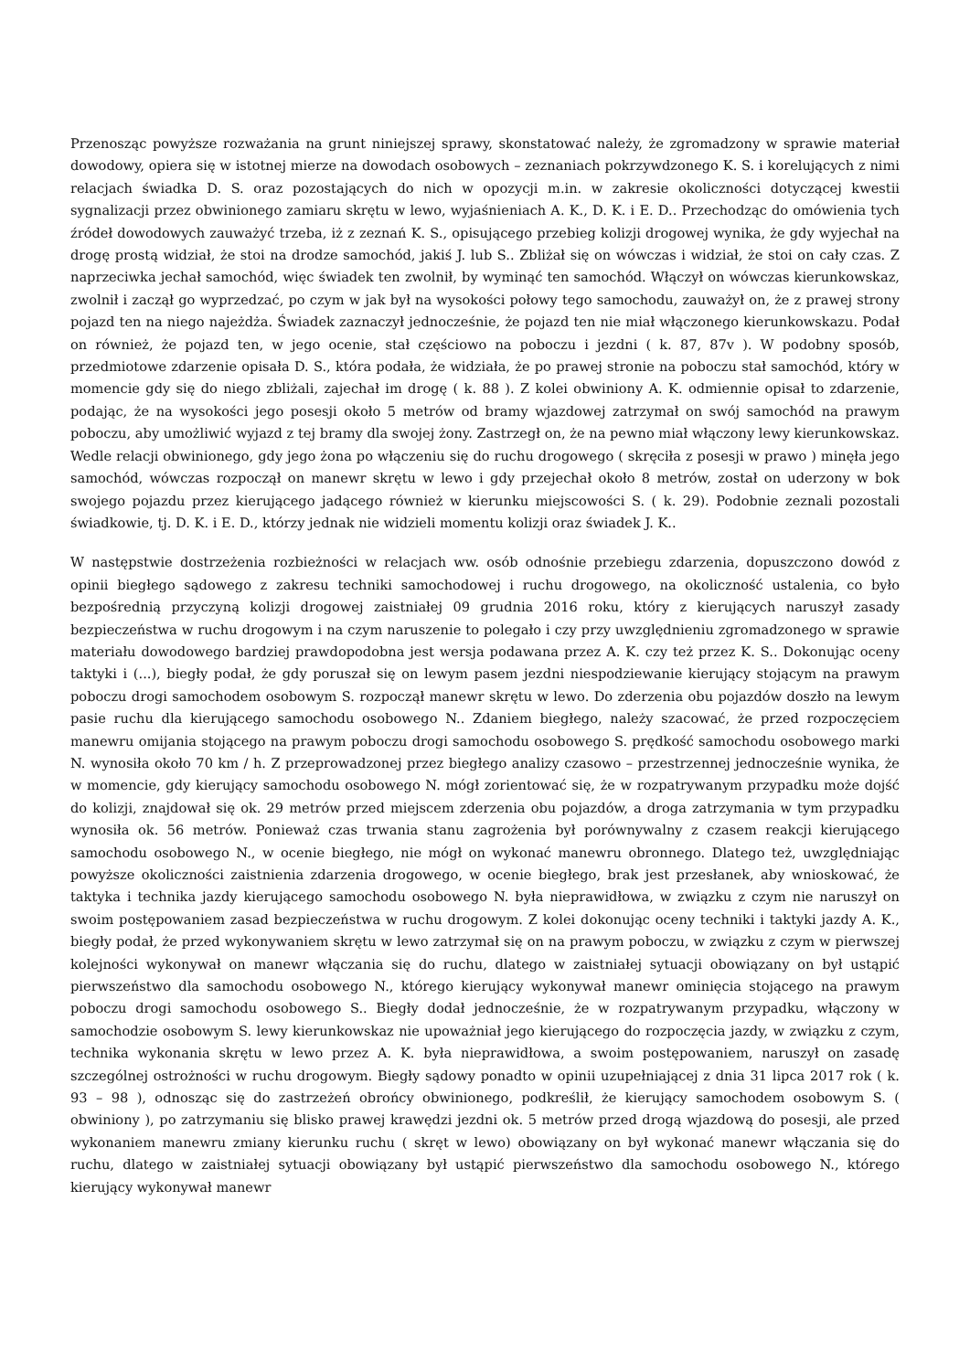Przenosząc powyższe rozważania na grunt niniejszej sprawy, skonstatować należy, że zgromadzony w sprawie materiał dowodowy, opiera się w istotnej mierze na dowodach osobowych – zeznaniach pokrzywdzonego K. S. i korelujących z nimi relacjach świadka D. S. oraz pozostających do nich w opozycji m.in. w zakresie okoliczności dotyczącej kwestii sygnalizacji przez obwinionego zamiaru skrętu w lewo, wyjaśnieniach A. K., D. K. i E. D.. Przechodząc do omówienia tych źródeł dowodowych zauważyć trzeba, iż z zeznań K. S., opisującego przebieg kolizji drogowej wynika, że gdy wyjechał na drogę prostą widział, że stoi na drodze samochód, jakiś J. lub S.. Zbliżał się on wówczas i widział, że stoi on cały czas. Z naprzeciwka jechał samochód, więc świadek ten zwolnił, by wyminąć ten samochód. Włączył on wówczas kierunkowskaz, zwolnił i zaczął go wyprzedzać, po czym w jak był na wysokości połowy tego samochodu, zauważył on, że z prawej strony pojazd ten na niego najeżdża. Świadek zaznaczył jednocześnie, że pojazd ten nie miał włączonego kierunkowskazu. Podał on również, że pojazd ten, w jego ocenie, stał częściowo na poboczu i jezdni ( k. 87, 87v ). W podobny sposób, przedmiotowe zdarzenie opisała D. S., która podała, że widziała, że po prawej stronie na poboczu stał samochód, który w momencie gdy się do niego zbliżali, zajechał im drogę ( k. 88 ). Z kolei obwiniony A. K. odmiennie opisał to zdarzenie, podając, że na wysokości jego posesji około 5 metrów od bramy wjazdowej zatrzymał on swój samochód na prawym poboczu, aby umożliwić wyjazd z tej bramy dla swojej żony. Zastrzegł on, że na pewno miał włączony lewy kierunkowskaz. Wedle relacji obwinionego, gdy jego żona po włączeniu się do ruchu drogowego ( skręciła z posesji w prawo ) minęła jego samochód, wówczas rozpoczął on manewr skrętu w lewo i gdy przejechał około 8 metrów, został on uderzony w bok swojego pojazdu przez kierującego jadącego również w kierunku miejscowości S. ( k. 29). Podobnie zeznali pozostali świadkowie, tj. D. K. i E. D., którzy jednak nie widzieli momentu kolizji oraz świadek J. K..
W następstwie dostrzeżenia rozbieżności w relacjach ww. osób odnośnie przebiegu zdarzenia, dopuszczono dowód z opinii biegłego sądowego z zakresu techniki samochodowej i ruchu drogowego, na okoliczność ustalenia, co było bezpośrednią przyczyną kolizji drogowej zaistniałej 09 grudnia 2016 roku, który z kierujących naruszył zasady bezpieczeństwa w ruchu drogowym i na czym naruszenie to polegało i czy przy uwzględnieniu zgromadzonego w sprawie materiału dowodowego bardziej prawdopodobna jest wersja podawana przez A. K. czy też przez K. S.. Dokonując oceny taktyki i (...), biegły podał, że gdy poruszał się on lewym pasem jezdni niespodziewanie kierujący stojącym na prawym poboczu drogi samochodem osobowym S. rozpoczął manewr skrętu w lewo. Do zderzenia obu pojazdów doszło na lewym pasie ruchu dla kierującego samochodu osobowego N.. Zdaniem biegłego, należy szacować, że przed rozpoczęciem manewru omijania stojącego na prawym poboczu drogi samochodu osobowego S. prędkość samochodu osobowego marki N. wynosiła około 70 km / h. Z przeprowadzonej przez biegłego analizy czasowo – przestrzennej jednocześnie wynika, że w momencie, gdy kierujący samochodu osobowego N. mógł zorientować się, że w rozpatrywanym przypadku może dojść do kolizji, znajdował się ok. 29 metrów przed miejscem zderzenia obu pojazdów, a droga zatrzymania w tym przypadku wynosiła ok. 56 metrów. Ponieważ czas trwania stanu zagrożenia był porównywalny z czasem reakcji kierującego samochodu osobowego N., w ocenie biegłego, nie mógł on wykonać manewru obronnego. Dlatego też, uwzględniając powyższe okoliczności zaistnienia zdarzenia drogowego, w ocenie biegłego, brak jest przesłanek, aby wnioskować, że taktyka i technika jazdy kierującego samochodu osobowego N. była nieprawidłowa, w związku z czym nie naruszył on swoim postępowaniem zasad bezpieczeństwa w ruchu drogowym. Z kolei dokonując oceny techniki i taktyki jazdy A. K., biegły podał, że przed wykonywaniem skrętu w lewo zatrzymał się on na prawym poboczu, w związku z czym w pierwszej kolejności wykonywał on manewr włączania się do ruchu, dlatego w zaistniałej sytuacji obowiązany on był ustąpić pierwszeństwo dla samochodu osobowego N., którego kierujący wykonywał manewr ominięcia stojącego na prawym poboczu drogi samochodu osobowego S.. Biegły dodał jednocześnie, że w rozpatrywanym przypadku, włączony w samochodzie osobowym S. lewy kierunkowskaz nie upoważniał jego kierującego do rozpoczęcia jazdy, w związku z czym, technika wykonania skrętu w lewo przez A. K. była nieprawidłowa, a swoim postępowaniem, naruszył on zasadę szczególnej ostrożności w ruchu drogowym. Biegły sądowy ponadto w opinii uzupełniającej z dnia 31 lipca 2017 rok ( k. 93 – 98 ), odnosząc się do zastrzeżeń obrońcy obwinionego, podkreślił, że kierujący samochodem osobowym S. ( obwiniony ), po zatrzymaniu się blisko prawej krawędzi jezdni ok. 5 metrów przed drogą wjazdową do posesji, ale przed wykonaniem manewru zmiany kierunku ruchu ( skręt w lewo) obowiązany on był wykonać manewr włączania się do ruchu, dlatego w zaistniałej sytuacji obowiązany był ustąpić pierwszeństwo dla samochodu osobowego N., którego kierujący wykonywał manewr